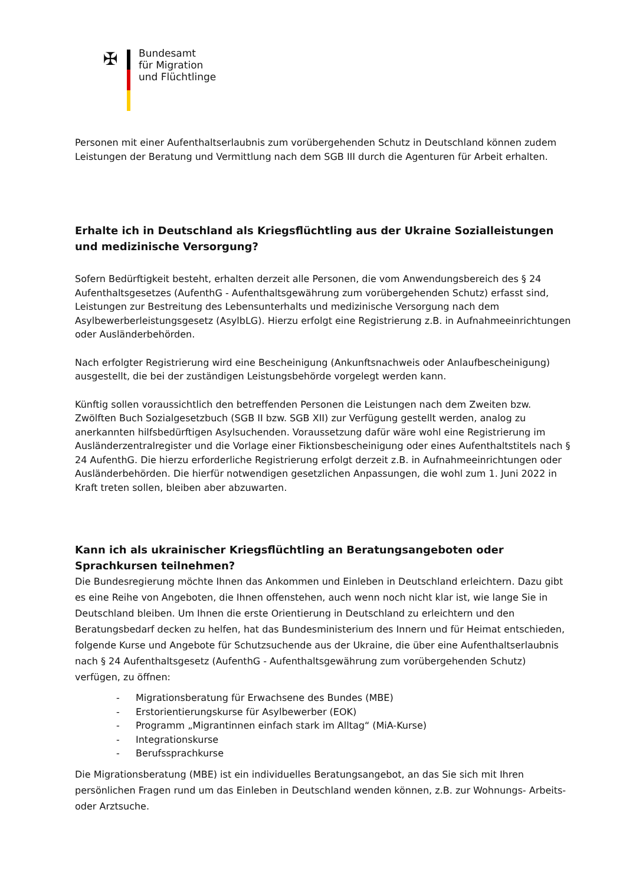✠
Bundesamt
für Migration
und Flüchtlinge
Personen mit einer Aufenthaltserlaubnis zum vorübergehenden Schutz in Deutschland können zudem Leistungen der Beratung und Vermittlung nach dem SGB III durch die Agenturen für Arbeit erhalten.
Erhalte ich in Deutschland als Kriegsflüchtling aus der Ukraine Sozialleistungen und medizinische Versorgung?
Sofern Bedürftigkeit besteht, erhalten derzeit alle Personen, die vom Anwendungsbereich des § 24 Aufenthaltsgesetzes (AufenthG - Aufenthaltsgewährung zum vorübergehenden Schutz) erfasst sind, Leistungen zur Bestreitung des Lebensunterhalts und medizinische Versorgung nach dem Asylbewerberleistungsgesetz (AsylbLG). Hierzu erfolgt eine Registrierung z.B. in Aufnahmeeinrichtungen oder Ausländerbehörden.
Nach erfolgter Registrierung wird eine Bescheinigung (Ankunftsnachweis oder Anlaufbescheinigung) ausgestellt, die bei der zuständigen Leistungsbehörde vorgelegt werden kann.
Künftig sollen voraussichtlich den betreffenden Personen die Leistungen nach dem Zweiten bzw. Zwölften Buch Sozialgesetzbuch (SGB II bzw. SGB XII) zur Verfügung gestellt werden, analog zu anerkannten hilfsbedürftigen Asylsuchenden. Voraussetzung dafür wäre wohl eine Registrierung im Ausländerzentralregister und die Vorlage einer Fiktionsbescheinigung oder eines Aufenthaltstitels nach § 24 AufenthG. Die hierzu erforderliche Registrierung erfolgt derzeit z.B. in Aufnahmeeinrichtungen oder Ausländerbehörden. Die hierfür notwendigen gesetzlichen Anpassungen, die wohl zum 1. Juni 2022 in Kraft treten sollen, bleiben aber abzuwarten.
Kann ich als ukrainischer Kriegsflüchtling an Beratungsangeboten oder Sprachkursen teilnehmen?
Die Bundesregierung möchte Ihnen das Ankommen und Einleben in Deutschland erleichtern. Dazu gibt es eine Reihe von Angeboten, die Ihnen offenstehen, auch wenn noch nicht klar ist, wie lange Sie in Deutschland bleiben. Um Ihnen die erste Orientierung in Deutschland zu erleichtern und den Beratungsbedarf decken zu helfen, hat das Bundesministerium des Innern und für Heimat entschieden, folgende Kurse und Angebote für Schutzsuchende aus der Ukraine, die über eine Aufenthaltserlaubnis nach § 24 Aufenthaltsgesetz (AufenthG - Aufenthaltsgewährung zum vorübergehenden Schutz) verfügen, zu öffnen:
- Migrationsberatung für Erwachsene des Bundes (MBE)
- Erstorientierungskurse für Asylbewerber (EOK)
- Programm „Migrantinnen einfach stark im Alltag“ (MiA-Kurse)
- Integrationskurse
- Berufssprachkurse
Die Migrationsberatung (MBE) ist ein individuelles Beratungsangebot, an das Sie sich mit Ihren persönlichen Fragen rund um das Einleben in Deutschland wenden können, z.B. zur Wohnungs- Arbeits- oder Arztsuche.